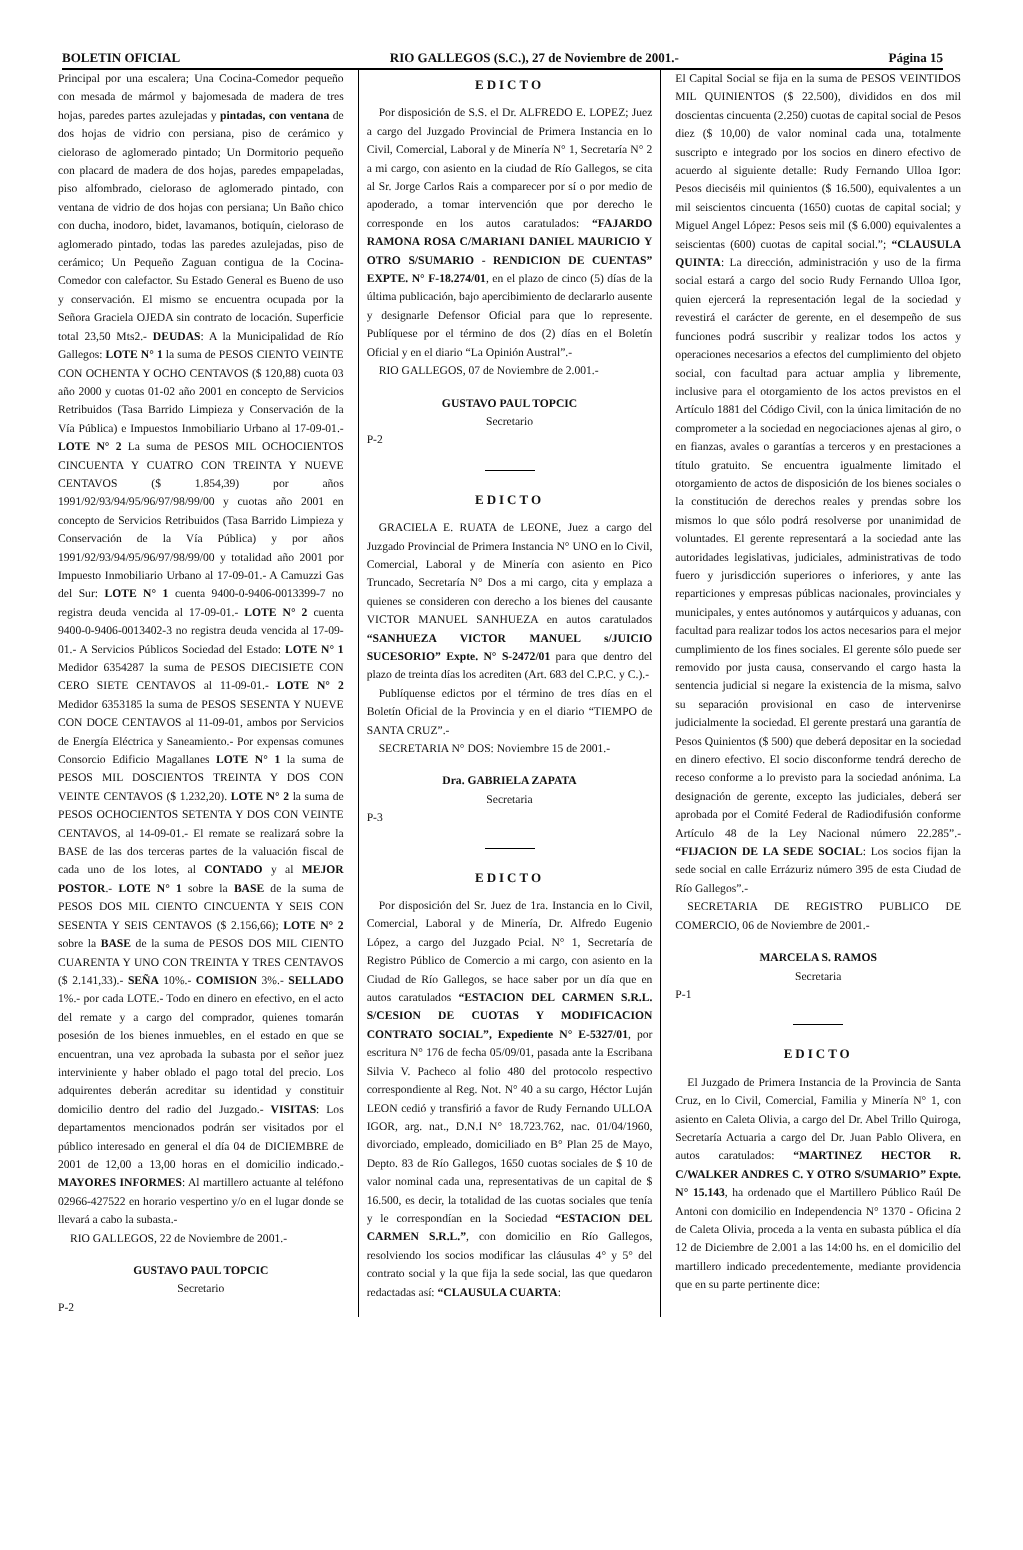BOLETIN OFICIAL RIO GALLEGOS (S.C.), 27 de Noviembre de 2001.- Página 15
Principal por una escalera; Una Cocina-Comedor pequeño con mesada de mármol y bajomesada de madera de tres hojas, paredes partes azulejadas y pintadas, con ventana de dos hojas de vidrio con persiana, piso de cerámico y cieloraso de aglomerado pintado; Un Dormitorio pequeño con placard de madera de dos hojas, paredes empapeladas, piso alfombrado, cieloraso de aglomerado pintado, con ventana de vidrio de dos hojas con persiana; Un Baño chico con ducha, inodoro, bidet, lavamanos, botiquín, cieloraso de aglomerado pintado, todas las paredes azulejadas, piso de cerámico; Un Pequeño Zaguan contigua de la Cocina-Comedor con calefactor. Su Estado General es Bueno de uso y conservación. El mismo se encuentra ocupada por la Señora Graciela OJEDA sin contrato de locación. Superficie total 23,50 Mts2.- DEUDAS: A la Municipalidad de Río Gallegos: LOTE N° 1 la suma de PESOS CIENTO VEINTE CON OCHENTA Y OCHO CENTAVOS ($ 120,88) cuota 03 año 2000 y cuotas 01-02 año 2001 en concepto de Servicios Retribuidos (Tasa Barrido Limpieza y Conservación de la Vía Pública) e Impuestos Inmobiliario Urbano al 17-09-01.- LOTE N° 2 La suma de PESOS MIL OCHOCIENTOS CINCUENTA Y CUATRO CON TREINTA Y NUEVE CENTAVOS ($ 1.854,39) por años 1991/92/93/94/95/96/97/98/99/00 y cuotas año 2001 en concepto de Servicios Retribuidos (Tasa Barrido Limpieza y Conservación de la Vía Pública) y por años 1991/92/93/94/95/96/97/98/99/00 y totalidad año 2001 por Impuesto Inmobiliario Urbano al 17-09-01.- A Camuzzi Gas del Sur: LOTE N° 1 cuenta 9400-0-9406-0013399-7 no registra deuda vencida al 17-09-01.- LOTE N° 2 cuenta 9400-0-9406-0013402-3 no registra deuda vencida al 17-09-01.- A Servicios Públicos Sociedad del Estado: LOTE N° 1 Medidor 6354287 la suma de PESOS DIECISIETE CON CERO SIETE CENTAVOS al 11-09-01.- LOTE N° 2 Medidor 6353185 la suma de PESOS SESENTA Y NUEVE CON DOCE CENTAVOS al 11-09-01, ambos por Servicios de Energía Eléctrica y Saneamiento.- Por expensas comunes Consorcio Edificio Magallanes LOTE N° 1 la suma de PESOS MIL DOSCIENTOS TREINTA Y DOS CON VEINTE CENTAVOS ($ 1.232,20). LOTE N° 2 la suma de PESOS OCHOCIENTOS SETENTA Y DOS CON VEINTE CENTAVOS, al 14-09-01.- El remate se realizará sobre la BASE de las dos terceras partes de la valuación fiscal de cada uno de los lotes, al CONTADO y al MEJOR POSTOR.- LOTE N° 1 sobre la BASE de la suma de PESOS DOS MIL CIENTO CINCUENTA Y SEIS CON SESENTA Y SEIS CENTAVOS ($ 2.156,66); LOTE N° 2 sobre la BASE de la suma de PESOS DOS MIL CIENTO CUARENTA Y UNO CON TREINTA Y TRES CENTAVOS ($ 2.141,33).- SEÑA 10%.- COMISION 3%.- SELLADO 1%.- por cada LOTE.- Todo en dinero en efectivo, en el acto del remate y a cargo del comprador, quienes tomarán posesión de los bienes inmuebles, en el estado en que se encuentran, una vez aprobada la subasta por el señor juez interviniente y haber oblado el pago total del precio. Los adquirentes deberán acreditar su identidad y constituir domicilio dentro del radio del Juzgado.- VISITAS: Los departamentos mencionados podrán ser visitados por el público interesado en general el día 04 de DICIEMBRE de 2001 de 12,00 a 13,00 horas en el domicilio indicado.- MAYORES INFORMES: Al martillero actuante al teléfono 02966-427522 en horario vespertino y/o en el lugar donde se llevará a cabo la subasta.-
RIO GALLEGOS, 22 de Noviembre de 2001.-
GUSTAVO PAUL TOPCIC
Secretario
P-2
EDICTO
Por disposición de S.S. el Dr. ALFREDO E. LOPEZ; Juez a cargo del Juzgado Provincial de Primera Instancia en lo Civil, Comercial, Laboral y de Minería N° 1, Secretaría N° 2 a mi cargo, con asiento en la ciudad de Río Gallegos, se cita al Sr. Jorge Carlos Rais a comparecer por sí o por medio de apoderado, a tomar intervención que por derecho le corresponde en los autos caratulados: “FAJARDO RAMONA ROSA C/MARIANI DANIEL MAURICIO Y OTRO S/SUMARIO - RENDICION DE CUENTAS” EXPTE. N° F-18.274/01, en el plazo de cinco (5) días de la última publicación, bajo apercibimiento de declararlo ausente y designarle Defensor Oficial para que lo represente. Publíquese por el término de dos (2) días en el Boletín Oficial y en el diario “La Opinión Austral”.-
RIO GALLEGOS, 07 de Noviembre de 2.001.-
GUSTAVO PAUL TOPCIC
Secretario
P-2
EDICTO
GRACIELA E. RUATA de LEONE, Juez a cargo del Juzgado Provincial de Primera Instancia N° UNO en lo Civil, Comercial, Laboral y de Minería con asiento en Pico Truncado, Secretaría N° Dos a mi cargo, cita y emplaza a quienes se consideren con derecho a los bienes del causante VICTOR MANUEL SANHUEZA en autos caratulados “SANHUEZA VICTOR MANUEL s/JUICIO SUCESORIO” Expte. N° S-2472/01 para que dentro del plazo de treinta días los acrediten (Art. 683 del C.P.C. y C.).-
Publíquense edictos por el término de tres días en el Boletín Oficial de la Provincia y en el diario “TIEMPO de SANTA CRUZ”.-
SECRETARIA N° DOS: Noviembre 15 de 2001.-
Dra. GABRIELA ZAPATA
Secretaria
P-3
EDICTO
Por disposición del Sr. Juez de 1ra. Instancia en lo Civil, Comercial, Laboral y de Minería, Dr. Alfredo Eugenio López, a cargo del Juzgado Pcial. N° 1, Secretaría de Registro Público de Comercio a mi cargo, con asiento en la Ciudad de Río Gallegos, se hace saber por un día que en autos caratulados “ESTACION DEL CARMEN S.R.L. S/CESION DE CUOTAS Y MODIFICACION CONTRATO SOCIAL”, Expediente N° E-5327/01, por escritura N° 176 de fecha 05/09/01, pasada ante la Escribana Silvia V. Pacheco al folio 480 del protocolo respectivo correspondiente al Reg. Not. N° 40 a su cargo, Héctor Luján LEON cedió y transfirió a favor de Rudy Fernando ULLOA IGOR, arg. nat., D.N.I N° 18.723.762, nac. 01/04/1960, divorciado, empleado, domiciliado en B° Plan 25 de Mayo, Depto. 83 de Río Gallegos, 1650 cuotas sociales de $ 10 de valor nominal cada una, representativas de un capital de $ 16.500, es decir, la totalidad de las cuotas sociales que tenía y le correspondían en la Sociedad “ESTACION DEL CARMEN S.R.L.”, con domicilio en Río Gallegos, resolviendo los socios modificar las cláusulas 4° y 5° del contrato social y la que fija la sede social, las que quedaron redactadas así: “CLAUSULA CUARTA:
El Capital Social se fija en la suma de PESOS VEINTIDOS MIL QUINIENTOS ($ 22.500), divididos en dos mil doscientas cincuenta (2.250) cuotas de capital social de Pesos diez ($ 10,00) de valor nominal cada una, totalmente suscripto e integrado por los socios en dinero efectivo de acuerdo al siguiente detalle: Rudy Fernando Ulloa Igor: Pesos dieciséis mil quinientos ($ 16.500), equivalentes a un mil seiscientos cincuenta (1650) cuotas de capital social; y Miguel Angel López: Pesos seis mil ($ 6.000) equivalentes a seiscientas (600) cuotas de capital social.”; “CLAUSULA QUINTA: La dirección, administración y uso de la firma social estará a cargo del socio Rudy Fernando Ulloa Igor, quien ejercerá la representación legal de la sociedad y revestirá el carácter de gerente, en el desempeño de sus funciones podrá suscribir y realizar todos los actos y operaciones necesarios a efectos del cumplimiento del objeto social, con facultad para actuar amplia y libremente, inclusive para el otorgamiento de los actos previstos en el Artículo 1881 del Código Civil, con la única limitación de no comprometer a la sociedad en negociaciones ajenas al giro, o en fianzas, avales o garantías a terceros y en prestaciones a título gratuito. Se encuentra igualmente limitado el otorgamiento de actos de disposición de los bienes sociales o la constitución de derechos reales y prendas sobre los mismos lo que sólo podrá resolverse por unanimidad de voluntades. El gerente representará a la sociedad ante las autoridades legislativas, judiciales, administrativas de todo fuero y jurisdicción superiores o inferiores, y ante las reparticiones y empresas públicas nacionales, provinciales y municipales, y entes autónomos y autárquicos y aduanas, con facultad para realizar todos los actos necesarios para el mejor cumplimiento de los fines sociales. El gerente sólo puede ser removido por justa causa, conservando el cargo hasta la sentencia judicial si negare la existencia de la misma, salvo su separación provisional en caso de intervenirse judicialmente la sociedad. El gerente prestará una garantía de Pesos Quinientos ($ 500) que deberá depositar en la sociedad en dinero efectivo. El socio disconforme tendrá derecho de receso conforme a lo previsto para la sociedad anónima. La designación de gerente, excepto las judiciales, deberá ser aprobada por el Comité Federal de Radiodifusión conforme Artículo 48 de la Ley Nacional número 22.285”.- “FIJACION DE LA SEDE SOCIAL: Los socios fijan la sede social en calle Errázuriz número 395 de esta Ciudad de Río Gallegos”.-
SECRETARIA DE REGISTRO PUBLICO DE COMERCIO, 06 de Noviembre de 2001.-
MARCELA S. RAMOS
Secretaria
P-1
EDICTO
El Juzgado de Primera Instancia de la Provincia de Santa Cruz, en lo Civil, Comercial, Familia y Minería N° 1, con asiento en Caleta Olivia, a cargo del Dr. Abel Trillo Quiroga, Secretaría Actuaria a cargo del Dr. Juan Pablo Olivera, en autos caratulados: “MARTINEZ HECTOR R. C/WALKER ANDRES C. Y OTRO S/SUMARIO” Expte. N° 15.143, ha ordenado que el Martillero Público Raúl De Antoni con domicilio en Independencia N° 1370 - Oficina 2 de Caleta Olivia, proceda a la venta en subasta pública el día 12 de Diciembre de 2.001 a las 14:00 hs. en el domicilio del martillero indicado precedentemente, mediante providencia que en su parte pertinente dice: